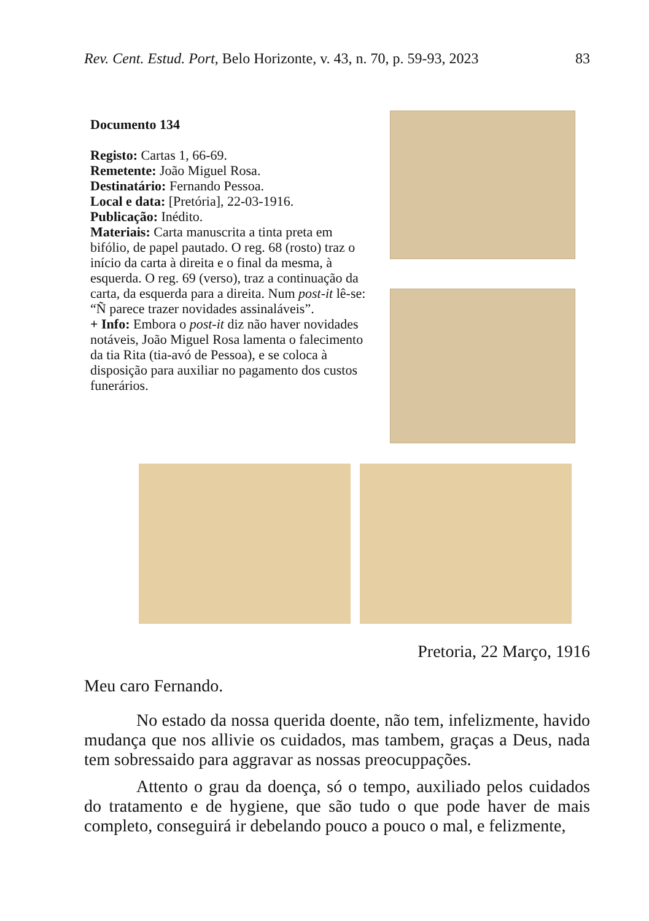Rev. Cent. Estud. Port, Belo Horizonte, v. 43, n. 70, p. 59-93, 2023 83
Documento 134
Registo: Cartas 1, 66-69.
Remetente: João Miguel Rosa.
Destinatário: Fernando Pessoa.
Local e data: [Pretória], 22-03-1916.
Publicação: Inédito.
Materiais: Carta manuscrita a tinta preta em bifólio, de papel pautado. O reg. 68 (rosto) traz o início da carta à direita e o final da mesma, à esquerda. O reg. 69 (verso), traz a continuação da carta, da esquerda para a direita. Num post-it lê-se: “Ñ parece trazer novidades assinaláveis”.
+ Info: Embora o post-it diz não haver novidades notáveis, João Miguel Rosa lamenta o falecimento da tia Rita (tia-avó de Pessoa), e se coloca à disposição para auxiliar no pagamento dos custos funerários.
Pretoria, 22 Março, 1916
Meu caro Fernando.
No estado da nossa querida doente, não tem, infelizmente, havido mudança que nos allivie os cuidados, mas tambem, graças a Deus, nada tem sobressaido para aggravar as nossas preocuppações.
Attento o grau da doença, só o tempo, auxiliado pelos cuidados do tratamento e de hygiene, que são tudo o que pode haver de mais completo, conseguirá ir debelando pouco a pouco o mal, e felizmente,